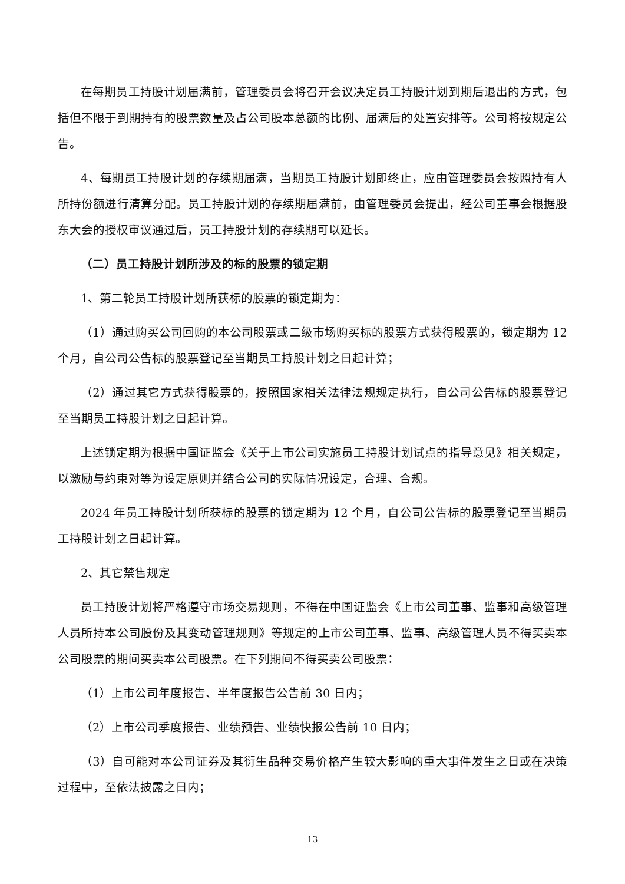在每期员工持股计划届满前，管理委员会将召开会议决定员工持股计划到期后退出的方式，包括但不限于到期持有的股票数量及占公司股本总额的比例、届满后的处置安排等。公司将按规定公告。
4、每期员工持股计划的存续期届满，当期员工持股计划即终止，应由管理委员会按照持有人所持份额进行清算分配。员工持股计划的存续期届满前，由管理委员会提出，经公司董事会根据股东大会的授权审议通过后，员工持股计划的存续期可以延长。
（二）员工持股计划所涉及的标的股票的锁定期
1、第二轮员工持股计划所获标的股票的锁定期为：
（1）通过购买公司回购的本公司股票或二级市场购买标的股票方式获得股票的，锁定期为 12 个月，自公司公告标的股票登记至当期员工持股计划之日起计算；
（2）通过其它方式获得股票的，按照国家相关法律法规规定执行，自公司公告标的股票登记至当期员工持股计划之日起计算。
上述锁定期为根据中国证监会《关于上市公司实施员工持股计划试点的指导意见》相关规定，以激励与约束对等为设定原则并结合公司的实际情况设定，合理、合规。
2024 年员工持股计划所获标的股票的锁定期为 12 个月，自公司公告标的股票登记至当期员工持股计划之日起计算。
2、其它禁售规定
员工持股计划将严格遵守市场交易规则，不得在中国证监会《上市公司董事、监事和高级管理人员所持本公司股份及其变动管理规则》等规定的上市公司董事、监事、高级管理人员不得买卖本公司股票的期间买卖本公司股票。在下列期间不得买卖公司股票：
（1）上市公司年度报告、半年度报告公告前 30 日内；
（2）上市公司季度报告、业绩预告、业绩快报公告前 10 日内；
（3）自可能对本公司证券及其衍生品种交易价格产生较大影响的重大事件发生之日或在决策过程中，至依法披露之日内；
13